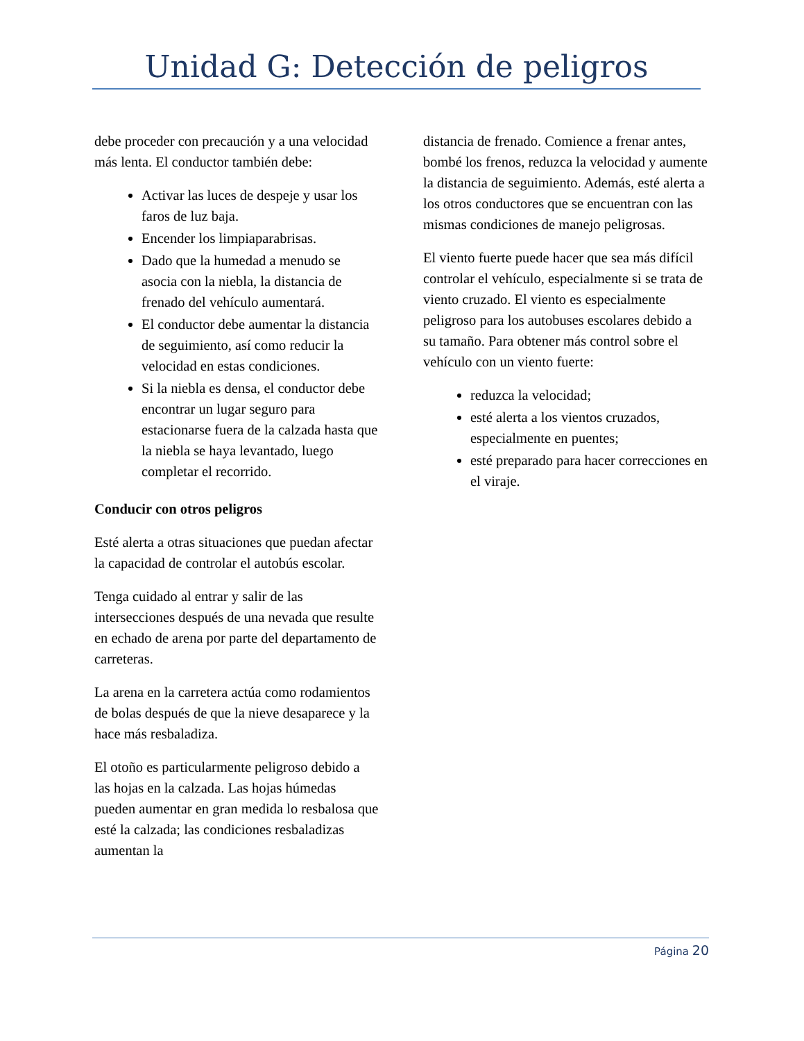Unidad G: Detección de peligros
debe proceder con precaución y a una velocidad más lenta. El conductor también debe:
Activar las luces de despeje y usar los faros de luz baja.
Encender los limpiaparabrisas.
Dado que la humedad a menudo se asocia con la niebla, la distancia de frenado del vehículo aumentará.
El conductor debe aumentar la distancia de seguimiento, así como reducir la velocidad en estas condiciones.
Si la niebla es densa, el conductor debe encontrar un lugar seguro para estacionarse fuera de la calzada hasta que la niebla se haya levantado, luego completar el recorrido.
Conducir con otros peligros
Esté alerta a otras situaciones que puedan afectar la capacidad de controlar el autobús escolar.
Tenga cuidado al entrar y salir de las intersecciones después de una nevada que resulte en echado de arena por parte del departamento de carreteras.
La arena en la carretera actúa como rodamientos de bolas después de que la nieve desaparece y la hace más resbaladiza.
El otoño es particularmente peligroso debido a las hojas en la calzada. Las hojas húmedas pueden aumentar en gran medida lo resbalosa que esté la calzada; las condiciones resbaladizas aumentan la
distancia de frenado. Comience a frenar antes, bombé los frenos, reduzca la velocidad y aumente la distancia de seguimiento. Además, esté alerta a los otros conductores que se encuentran con las mismas condiciones de manejo peligrosas.
El viento fuerte puede hacer que sea más difícil controlar el vehículo, especialmente si se trata de viento cruzado. El viento es especialmente peligroso para los autobuses escolares debido a su tamaño. Para obtener más control sobre el vehículo con un viento fuerte:
reduzca la velocidad;
esté alerta a los vientos cruzados, especialmente en puentes;
esté preparado para hacer correcciones en el viraje.
Página 20